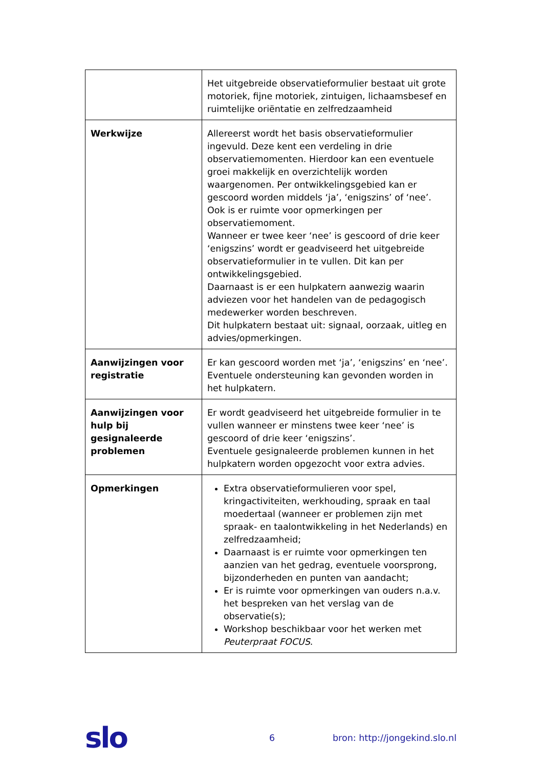| | Het uitgebreide observatieformulier bestaat uit grote motoriek, fijne motoriek, zintuigen, lichaamsbesef en ruimtelijke oriëntatie en zelfredzaamheid |
| Werkwijze | Allereerst wordt het basis observatieformulier ingevuld. Deze kent een verdeling in drie observatiemomenten. Hierdoor kan een eventuele groei makkelijk en overzichtelijk worden waargenomen. Per ontwikkelingsgebied kan er gescoord worden middels ‘ja’, ‘enigszins’ of ‘nee’. Ook is er ruimte voor opmerkingen per observatiemoment. Wanneer er twee keer ‘nee’ is gescoord of drie keer ‘enigszins’ wordt er geadviseerd het uitgebreide observatieformulier in te vullen. Dit kan per ontwikkelingsgebied. Daarnaast is er een hulpkatern aanwezig waarin adviezen voor het handelen van de pedagogisch medewerker worden beschreven. Dit hulpkatern bestaat uit: signaal, oorzaak, uitleg en advies/opmerkingen. |
| Aanwijzingen voor registratie | Er kan gescoord worden met ‘ja’, ‘enigszins’ en ‘nee’. Eventuele ondersteuning kan gevonden worden in het hulpkatern. |
| Aanwijzingen voor hulp bij gesignaleerde problemen | Er wordt geadviseerd het uitgebreide formulier in te vullen wanneer er minstens twee keer ‘nee’ is gescoord of drie keer ‘enigszins’. Eventuele gesignaleerde problemen kunnen in het hulpkatern worden opgezocht voor extra advies. |
| Opmerkingen | Extra observatieformulieren voor spel, kringactiviteiten, werkhouding, spraak en taal moedertaal (wanneer er problemen zijn met spraak- en taalontwikkeling in het Nederlands) en zelfredzaamheid; Daarnaast is er ruimte voor opmerkingen ten aanzien van het gedrag, eventuele voorsprong, bijzonderheden en punten van aandacht; Er is ruimte voor opmerkingen van ouders n.a.v. het bespreken van het verslag van de observatie(s); Workshop beschikbaar voor het werken met Peuterpraat FOCUS . |
slo
6 bron: http://jongekind.slo.nl